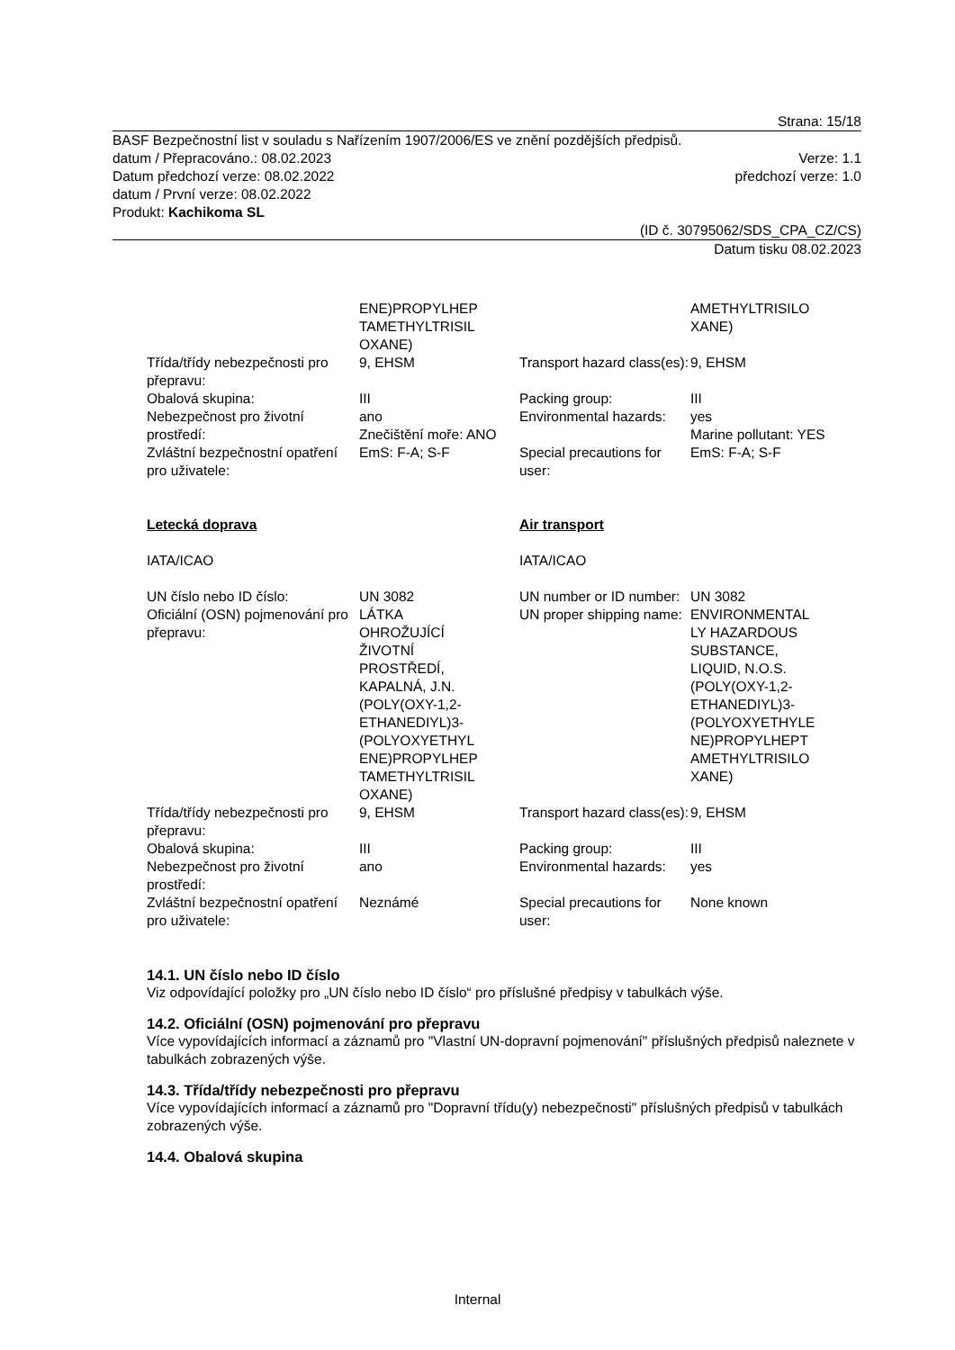Strana: 15/18
BASF Bezpečnostní list v souladu s Nařízením 1907/2006/ES ve znění pozdějších předpisů.
datum / Přepracováno.: 08.02.2023 Verze: 1.1
Datum předchozí verze: 08.02.2022 předchozí verze: 1.0
datum / První verze: 08.02.2022
Produkt: Kachikoma SL
(ID č. 30795062/SDS_CPA_CZ/CS)
Datum tisku 08.02.2023
| | ENE)PROPYLHEP TAMETHYLTRISIL OXANE) | | AMETHYLTRISILO XANE) |
| Třída/třídy nebezpečnosti pro přepravu: | 9, EHSM | Transport hazard class(es): | 9, EHSM |
| Obalová skupina: | III | Packing group: | III |
| Nebezpečnost pro životní prostředí: | ano Znečištění moře: ANO | Environmental hazards: | yes Marine pollutant: YES |
| Zvláštní bezpečnostní opatření pro uživatele: | EmS: F-A; S-F | Special precautions for user: | EmS: F-A; S-F |
| Letecká doprava | | Air transport | |
| IATA/ICAO | | IATA/ICAO | |
| UN číslo nebo ID číslo: | UN 3082 | UN number or ID number: | UN 3082 |
| Oficiální (OSN) pojmenování pro přepravu: | LÁTKA OHROŽUJÍCÍ ŽIVOTNÍ PROSTŘEDÍ, KAPALNÁ, J.N. (POLY(OXY-1,2- ETHANEDIYL)3- (POLYOXYETHYL ENE)PROPYLHEP TAMETHYLTRISIL OXANE) | UN proper shipping name: | ENVIRONMENTAL LY HAZARDOUS SUBSTANCE, LIQUID, N.O.S. (POLY(OXY-1,2- ETHANEDIYL)3- (POLYOXYETHYLE NE)PROPYLHEPT AMETHYLTRISILO XANE) |
| Třída/třídy nebezpečnosti pro přepravu: | 9, EHSM | Transport hazard class(es): | 9, EHSM |
| Obalová skupina: | III | Packing group: | III |
| Nebezpečnost pro životní prostředí: | ano | Environmental hazards: | yes |
| Zvláštní bezpečnostní opatření pro uživatele: | Neznámé | Special precautions for user: | None known |
14.1. UN číslo nebo ID číslo
Viz odpovídající položky pro „UN číslo nebo ID číslo“ pro příslušné předpisy v tabulkách výše.
14.2. Oficiální (OSN) pojmenování pro přepravu
Více vypovídajících informací a záznamů pro "Vlastní UN-dopravní pojmenování" příslušných předpisů naleznete v tabulkách zobrazených výše.
14.3. Třída/třídy nebezpečnosti pro přepravu
Více vypovídajících informací a záznamů pro "Dopravní třídu(y) nebezpečnosti" příslušných předpisů v tabulkách zobrazených výše.
14.4. Obalová skupina
Internal